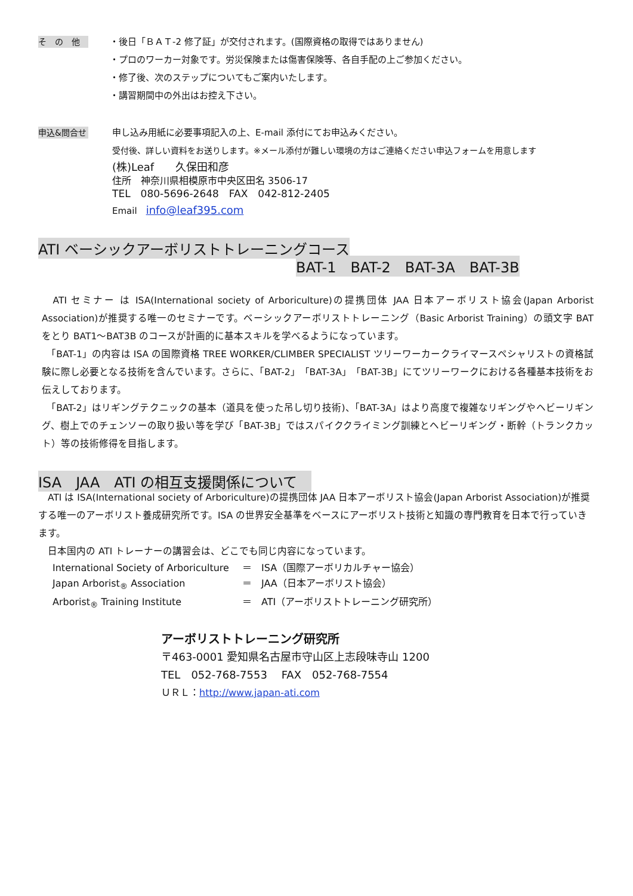そ　の　他
・後日「ＢＡＴ-2 修了証」が交付されます。(国際資格の取得ではありません)
・プロのワーカー対象です。労災保険または傷害保険等、各自手配の上ご参加ください。
・修了後、次のステップについてもご案内いたします。
・講習期間中の外出はお控え下さい。
申込&問合せ
申し込み用紙に必要事項記入の上、E-mail 添付にてお申込みください。
受付後、詳しい資料をお送りします。※メール添付が難しい環境の方はご連絡ください申込フォームを用意します
(株)Leaf　　久保田和彦
住所　神奈川県相模原市中央区田名 3506-17
TEL　080-5696-2648　FAX　042-812-2405
Email　info@leaf395.com
ATI ベーシックアーボリストトレーニングコース
BAT-1　BAT-2　BAT-3A　BAT-3B
　ATI セミナー は ISA(International society of Arboriculture)の提携団体 JAA 日本アーボリスト協会(Japan Arborist Association)が推奨する唯一のセミナーです。ベーシックアーボリストトレーニング（Basic Arborist Training）の頭文字 BAT をとり BAT1～BAT3B のコースが計画的に基本スキルを学べるようになっています。
　「BAT-1」の内容は ISA の国際資格 TREE WORKER/CLIMBER SPECIALIST ツリーワーカークライマースペシャリストの資格試験に際し必要となる技術を含んでいます。さらに、「BAT-2」「BAT-3A」「BAT-3B」にてツリーワークにおける各種基本技術をお伝えしております。
　「BAT-2」はリギングテクニックの基本（道具を使った吊し切り技術)、「BAT-3A」はより高度で複雑なリギングやヘビーリギング、樹上でのチェンソーの取り扱い等を学び「BAT-3B」ではスパイククライミング訓練とヘビーリギング・断幹（トランクカット）等の技術修得を目指します。
ISA　JAA　ATI の相互支援関係について　
　ATI は ISA(International society of Arboriculture)の提携団体 JAA 日本アーボリスト協会(Japan Arborist Association)が推奨する唯一のアーボリスト養成研究所です。ISA の世界安全基準をベースにアーボリスト技術と知識の専門教育を日本で行っていきます。
　日本国内の ATI トレーナーの講習会は、どこでも同じ内容になっています。
International Society of Arboriculture
＝　ISA（国際アーボリカルチャー協会）
Japan Arborist<sub>®</sub> Association
＝　JAA（日本アーボリスト協会）
Arborist<sub>®</sub> Training Institute
＝　ATI（アーボリストトレーニング研究所）
アーボリストトレーニング研究所
〒463-0001 愛知県名古屋市守山区上志段味寺山 1200
TEL　052-768-7553　 FAX　052-768-7554
ＵＲＬ：http://www.japan-ati.com